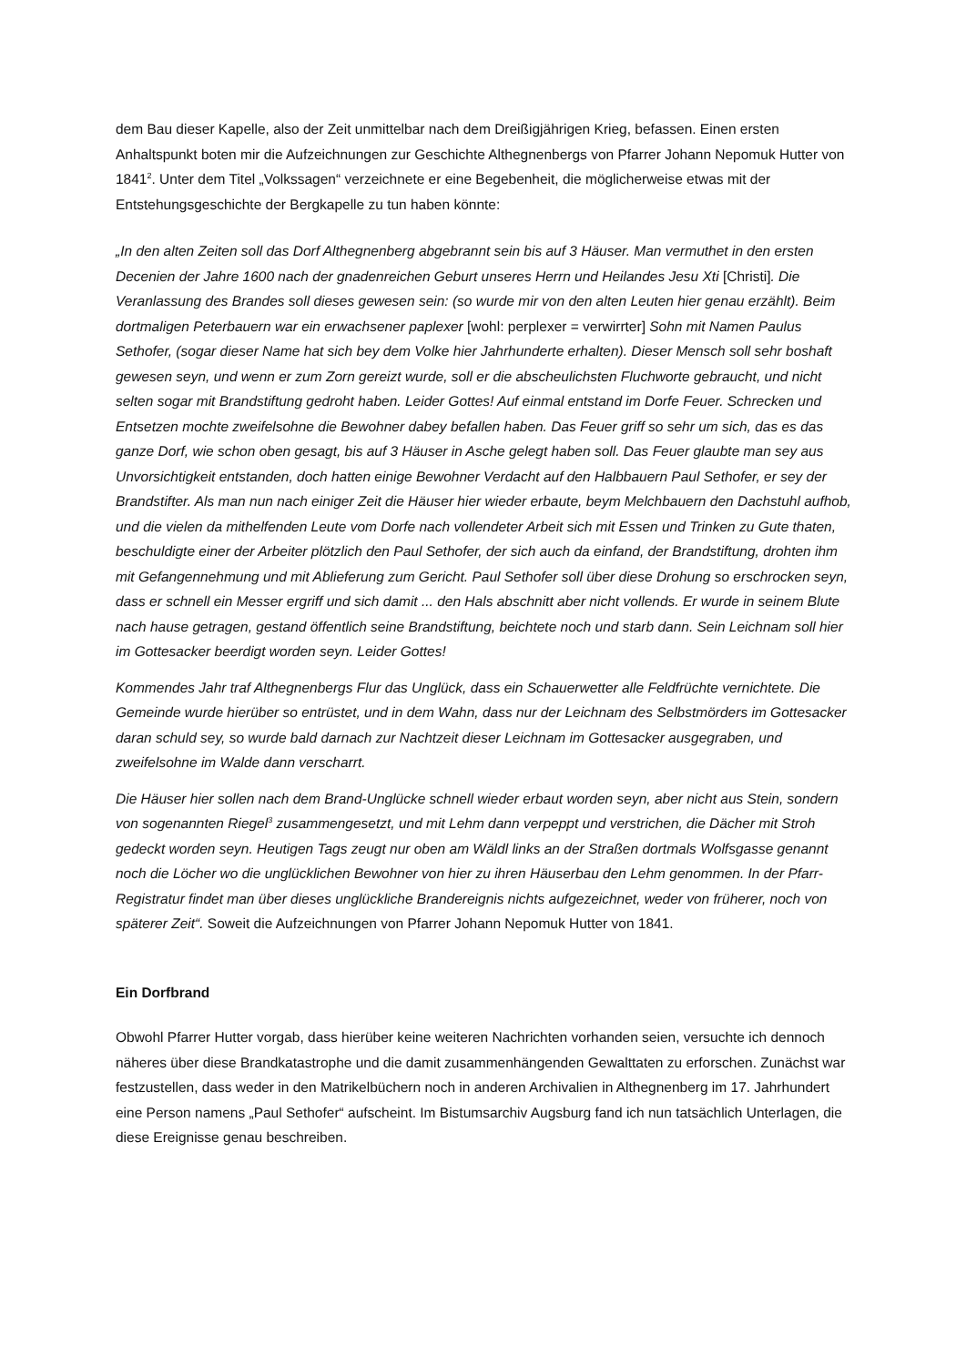dem Bau dieser Kapelle, also der Zeit unmittelbar nach dem Dreißigjährigen Krieg, befassen. Einen ersten Anhaltspunkt boten mir die Aufzeichnungen zur Geschichte Althegnenbergs von Pfarrer Johann Nepomuk Hutter von 1841<sup>2</sup>. Unter dem Titel „Volkssagen“ verzeichnete er eine Begebenheit, die möglicherweise etwas mit der Entstehungsgeschichte der Bergkapelle zu tun haben könnte:
„In den alten Zeiten soll das Dorf Althegnenberg abgebrannt sein bis auf 3 Häuser. Man vermuthet in den ersten Decenien der Jahre 1600 nach der gnadenreichen Geburt unseres Herrn und Heilandes Jesu Xti [Christi]. Die Veranlassung des Brandes soll dieses gewesen sein: (so wurde mir von den alten Leuten hier genau erzählt). Beim dortmaligen Peterbauern war ein erwachsener paplexer [wohl: perplexer = verwirrter] Sohn mit Namen Paulus Sethofer, (sogar dieser Name hat sich bey dem Volke hier Jahrhunderte erhalten). Dieser Mensch soll sehr boshaft gewesen seyn, und wenn er zum Zorn gereizt wurde, soll er die abscheulichsten Fluchworte gebraucht, und nicht selten sogar mit Brandstiftung gedroht haben. Leider Gottes! Auf einmal entstand im Dorfe Feuer. Schrecken und Entsetzen mochte zweifelsohne die Bewohner dabey befallen haben. Das Feuer griff so sehr um sich, das es das ganze Dorf, wie schon oben gesagt, bis auf 3 Häuser in Asche gelegt haben soll. Das Feuer glaubte man sey aus Unvorsichtigkeit entstanden, doch hatten einige Bewohner Verdacht auf den Halbbauern Paul Sethofer, er sey der Brandstifter. Als man nun nach einiger Zeit die Häuser hier wieder erbaute, beym Melchbauern den Dachstuhl aufhob, und die vielen da mithelfenden Leute vom Dorfe nach vollendeter Arbeit sich mit Essen und Trinken zu Gute thaten, beschuldigte einer der Arbeiter plötzlich den Paul Sethofer, der sich auch da einfand, der Brandstiftung, drohten ihm mit Gefangennehmung und mit Ablieferung zum Gericht. Paul Sethofer soll über diese Drohung so erschrocken seyn, dass er schnell ein Messer ergriff und sich damit ... den Hals abschnitt aber nicht vollends. Er wurde in seinem Blute nach hause getragen, gestand öffentlich seine Brandstiftung, beichtete noch und starb dann. Sein Leichnam soll hier im Gottesacker beerdigt worden seyn. Leider Gottes!
Kommendes Jahr traf Althegnenbergs Flur das Unglück, dass ein Schauerwetter alle Feldfrüchte vernichtete. Die Gemeinde wurde hierüber so entrüstet, und in dem Wahn, dass nur der Leichnam des Selbstmörders im Gottesacker daran schuld sey, so wurde bald darnach zur Nachtzeit dieser Leichnam im Gottesacker ausgegraben, und zweifelsohne im Walde dann verscharrt.
Die Häuser hier sollen nach dem Brand-Unglücke schnell wieder erbaut worden seyn, aber nicht aus Stein, sondern von sogenannten Riegel<sup>3</sup> zusammengesetzt, und mit Lehm dann verpeppt und verstrichen, die Dächer mit Stroh gedeckt worden seyn. Heutigen Tags zeugt nur oben am Wäldl links an der Straßen dortmals Wolfsgasse genannt noch die Löcher wo die unglücklichen Bewohner von hier zu ihren Häuserbau den Lehm genommen. In der Pfarr-Registratur findet man über dieses unglückliche Brandereignis nichts aufgezeichnet, weder von früherer, noch von späterer Zeit“. Soweit die Aufzeichnungen von Pfarrer Johann Nepomuk Hutter von 1841.
Ein Dorfbrand
Obwohl Pfarrer Hutter vorgab, dass hierüber keine weiteren Nachrichten vorhanden seien, versuchte ich dennoch näheres über diese Brandkatastrophe und die damit zusammenhängenden Gewalttaten zu erforschen. Zunächst war festzustellen, dass weder in den Matrikelbüchern noch in anderen Archivalien in Althegnenberg im 17. Jahrhundert eine Person namens „Paul Sethofer“ aufscheint. Im Bistumsarchiv Augsburg fand ich nun tatsächlich Unterlagen, die diese Ereignisse genau beschreiben.